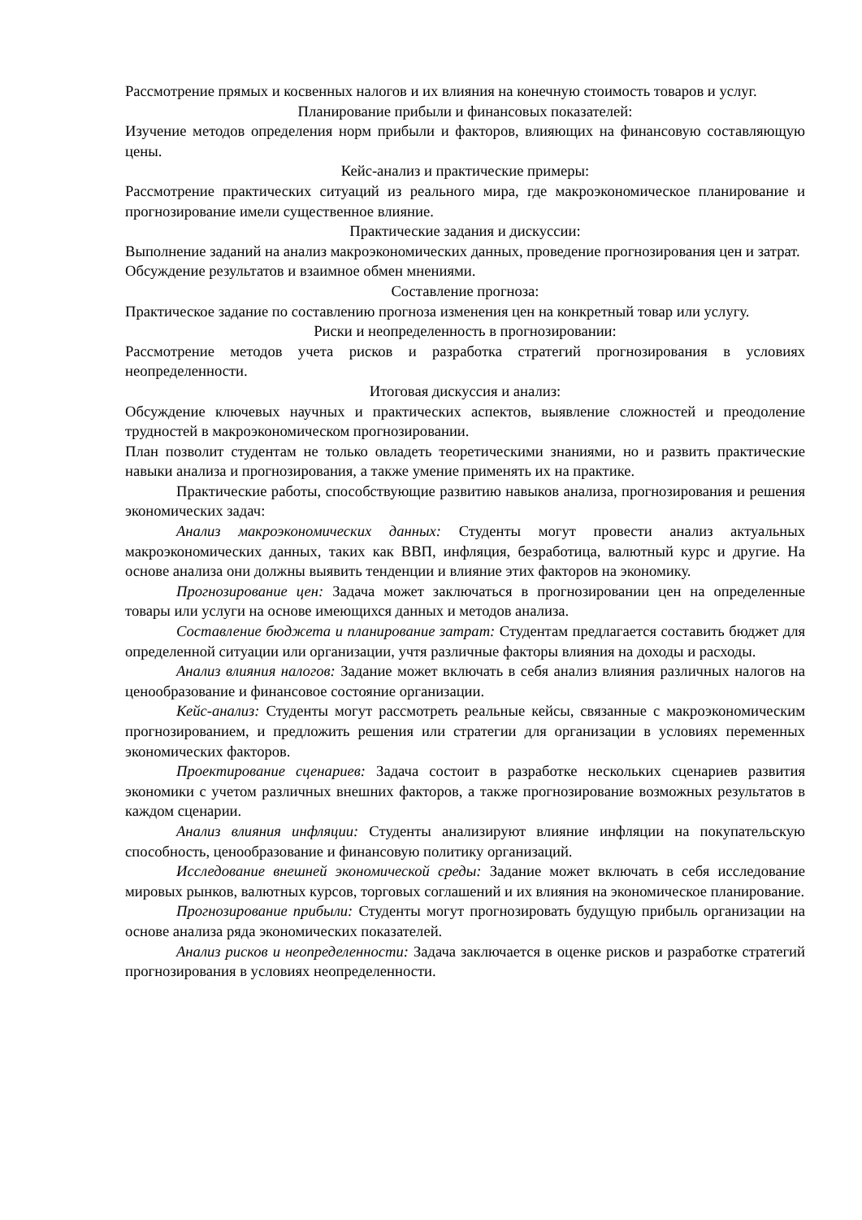Рассмотрение прямых и косвенных налогов и их влияния на конечную стоимость товаров и услуг.
Планирование прибыли и финансовых показателей:
Изучение методов определения норм прибыли и факторов, влияющих на финансовую составляющую цены.
Кейс-анализ и практические примеры:
Рассмотрение практических ситуаций из реального мира, где макроэкономическое планирование и прогнозирование имели существенное влияние.
Практические задания и дискуссии:
Выполнение заданий на анализ макроэкономических данных, проведение прогнозирования цен и затрат.
Обсуждение результатов и взаимное обмен мнениями.
Составление прогноза:
Практическое задание по составлению прогноза изменения цен на конкретный товар или услугу.
Риски и неопределенность в прогнозировании:
Рассмотрение методов учета рисков и разработка стратегий прогнозирования в условиях неопределенности.
Итоговая дискуссия и анализ:
Обсуждение ключевых научных и практических аспектов, выявление сложностей и преодоление трудностей в макроэкономическом прогнозировании.
План позволит студентам не только овладеть теоретическими знаниями, но и развить практические навыки анализа и прогнозирования, а также умение применять их на практике.
Практические работы, способствующие развитию навыков анализа, прогнозирования и решения экономических задач:
Анализ макроэкономических данных: Студенты могут провести анализ актуальных макроэкономических данных, таких как ВВП, инфляция, безработица, валютный курс и другие. На основе анализа они должны выявить тенденции и влияние этих факторов на экономику.
Прогнозирование цен: Задача может заключаться в прогнозировании цен на определенные товары или услуги на основе имеющихся данных и методов анализа.
Составление бюджета и планирование затрат: Студентам предлагается составить бюджет для определенной ситуации или организации, учтя различные факторы влияния на доходы и расходы.
Анализ влияния налогов: Задание может включать в себя анализ влияния различных налогов на ценообразование и финансовое состояние организации.
Кейс-анализ: Студенты могут рассмотреть реальные кейсы, связанные с макроэкономическим прогнозированием, и предложить решения или стратегии для организации в условиях переменных экономических факторов.
Проектирование сценариев: Задача состоит в разработке нескольких сценариев развития экономики с учетом различных внешних факторов, а также прогнозирование возможных результатов в каждом сценарии.
Анализ влияния инфляции: Студенты анализируют влияние инфляции на покупательскую способность, ценообразование и финансовую политику организаций.
Исследование внешней экономической среды: Задание может включать в себя исследование мировых рынков, валютных курсов, торговых соглашений и их влияния на экономическое планирование.
Прогнозирование прибыли: Студенты могут прогнозировать будущую прибыль организации на основе анализа ряда экономических показателей.
Анализ рисков и неопределенности: Задача заключается в оценке рисков и разработке стратегий прогнозирования в условиях неопределенности.